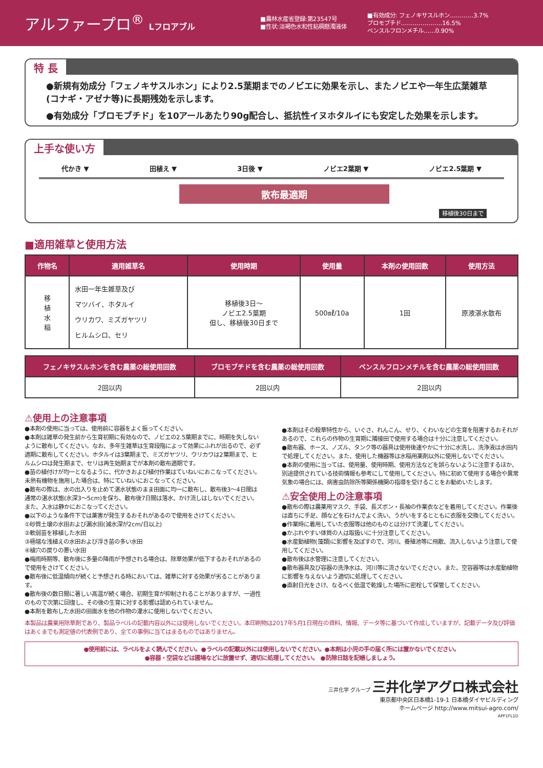アルファープロ<sup>®</sup> Lフロアブル
■農林水産省登録:第23547号
■性状:淡褐色水和性粘稠懸濁液体
■有効成分: フェノキサスルホン…………3.7%
ブロモブチド…………………16.5%
ベンスルフロンメチル……0.90%
特 長
●新規有効成分「フェノキサスルホン」により2.5葉期までのノビエに効果を示し、またノビエや一年生広葉雑草(コナギ・アゼナ等)に長期残効を示します。
●有効成分「ブロモブチド」を10アールあたり90g配合し、抵抗性イヌホタルイにも安定した効果を示します。
上手な使い方
代かき ▼ 田植え ▼ 3日後 ▼ ノビエ2葉期 ▼ ノビエ2.5葉期 ▼
散布最適期
移植後30日まで
■適用雑草と使用方法
| 作物名 | 適用雑草名 | 使用時期 | 使用量 | 本剤の使用回数 | 使用方法 |
| --- | --- | --- | --- | --- | --- |
| 移 植 水 稲 | 水田一年生雑草及び マツバイ、ホタルイ ウリカワ、ミズガヤツリ ヒルムシロ、セリ | 移植後3日～ ノビエ2.5葉期 但し、移植後30日まで | 500㎖/10a | 1回 | 原液湛水散布 |
| フェノキサスルホンを含む農薬の総使用回数 | ブロモブチドを含む農薬の総使用回数 | ベンスルフロンメチルを含む農薬の総使用回数 |
| --- | --- | --- |
| 2回以内 | 2回以内 | 2回以内 |
⚠使用上の注意事項
●本剤の使用に当っては、使用前に容器をよく振ってください。
●本剤は雑草の発生前から生育初期に有効なので、ノビエの2.5葉期までに、時期を失しないように散布してください。なお、多年生雑草は生育段階によって効果にふれが出るので、必ず適期に散布してください。ホタルイは3葉期まで、ミズガヤツリ、ウリカワは2葉期まで、ヒルムシロは発生期まで、セリは再生始期までが本剤の散布適期です。
●苗の植付けが均一となるように、代かきおよび植付作業はていねいにおこなってください。未熟有機物を施用した場合は、特にていねいにおこなってください。
●散布の際は、水の出入りを止めて湛水状態のまま田面に均一に散布し、散布後3～4日間は通常の湛水状態(水深3～5cm)を保ち、散布後7日間は落水、かけ流しはしないでください。また、入水は静かにおこなってください。
●以下のような条件下では薬害が発生するおそれがあるので使用をさけてください。
①砂質土壌の水田および漏水田(減水深が2cm/日以上)
②軟弱苗を移植した水田
③極端な浅植えの水田および浮き苗の多い水田
④植穴の戻りの悪い水田
●梅雨時期等、散布後に多量の降雨が予想される場合は、除草効果が低下するおそれがあるので使用をさけてください。
●散布後に低温傾向が続くと予想される時においては、雑草に対する効果が劣ることがあります。
●散布後の数日間に著しい高温が続く場合、初期生育が抑制されることがありますが、一過性のもので次第に回復し、その後の生育に対する影響は認められていません。
●本剤を散布した水田の田面水を他の作物の灌水に使用しないでください。
●本剤はその殺草特性から、いぐさ、れんこん、せり、くわいなどの生育を阻害するおそれがあるので、これらの作物の生育期に隣接田で使用する場合は十分に注意してください。
●散布器、ホース、ノズル、タンク等の器具は使用後速やかに十分に水洗し、洗浄液は水田内で処理してください。また、使用した機器等は水稲用薬剤以外に使用しないでください。
●本剤の使用に当っては、使用量、使用時期、使用方法などを誤らないように注意するほか、別途提供されている技術情報も参考にして使用してください。特に初めて使用する場合や異常気象の場合には、病害虫防除所等関係機関の指導を受けることをお勧めいたします。
⚠安全使用上の注意事項
●散布の際は農薬用マスク、手袋、長ズボン・長袖の作業衣などを着用してください。作業後は直ちに手足、顔などを石けんでよく洗い、うがいをするとともに衣服を交換してください。
●作業時に着用していた衣服等は他のものとは分けて洗濯してください。
●かぶれやすい体質の人は取扱いに十分注意してください。
●水産動植物(藻類)に影響を及ぼすので、河川、養殖池等に飛散、流入しないよう注意して使用してください。
●散布後は水管理に注意してください。
●散布器具及び容器の洗浄水は、河川等に流さないでください。また、空容器等は水産動植物に影響を与えないよう適切に処理してください。
●直射日光をさけ、なるべく低温で乾燥した場所に密栓して保管してください。
本製品は農業用除草剤であり、製品ラベルの記載内容以外には使用しないでください。本印刷物は2017年5月1日現在の資料、情報、データ等に基づいて作成していますが、記載データ及び評価はあくまでも測定値の代表例であり、全ての事例に当てはまるものではありません。
●使用前には、ラベルをよく読んでください。●ラベルの記載以外には使用しないでください。●本剤は小児の手の届く所には置かないでください。
●容器・空袋などは圃場などに放置せず、適切に処理してください。 ●防除日誌を記帳しましょう。
三井化学 グループ 三井化学アグロ株式会社
東京都中央区日本橋1-19-1 日本橋ダイヤビルディング
ホームページ http://www.mitsui-agro.com/
APF1FL1D